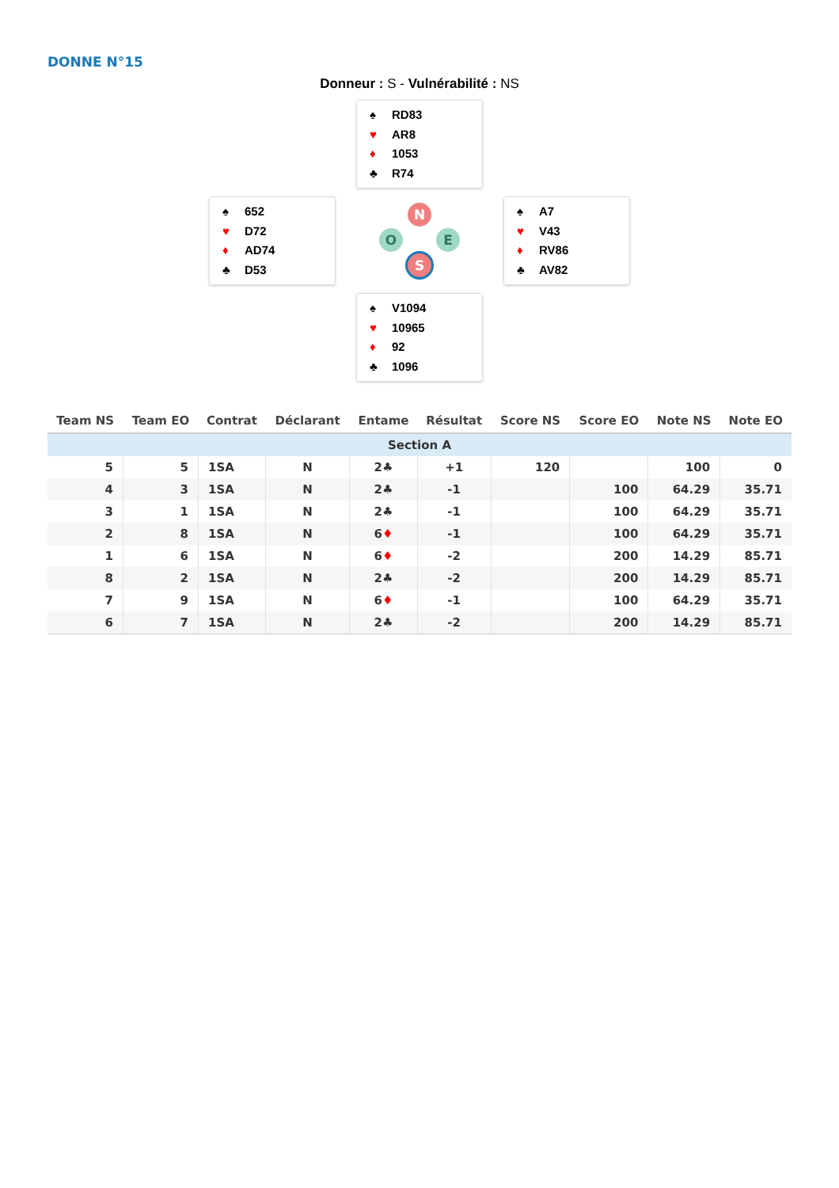DONNE N°15
Donneur : S - Vulnérabilité : NS
♠ RD83
♥ AR8
♦ 1053
♣ R74
♠ 652
♥ D72
♦ AD74
♣ D53
N
O E
S
♠ A7
♥ V43
♦ RV86
♣ AV82
♠ V1094
♥ 10965
♦ 92
♣ 1096
| Team NS | Team EO | Contrat | Déclarant | Entame | Résultat | Score NS | Score EO | Note NS | Note EO |
| --- | --- | --- | --- | --- | --- | --- | --- | --- | --- |
| Section A | | | | | | | | | |
| 5 | 5 | 1SA | N | 2♣ | +1 | 120 | | 100 | 0 |
| 4 | 3 | 1SA | N | 2♣ | -1 | | 100 | 64.29 | 35.71 |
| 3 | 1 | 1SA | N | 2♣ | -1 | | 100 | 64.29 | 35.71 |
| 2 | 8 | 1SA | N | 6 ♦ | -1 | | 100 | 64.29 | 35.71 |
| 1 | 6 | 1SA | N | 6 ♦ | -2 | | 200 | 14.29 | 85.71 |
| 8 | 2 | 1SA | N | 2♣ | -2 | | 200 | 14.29 | 85.71 |
| 7 | 9 | 1SA | N | 6 ♦ | -1 | | 100 | 64.29 | 35.71 |
| 6 | 7 | 1SA | N | 2♣ | -2 | | 200 | 14.29 | 85.71 |